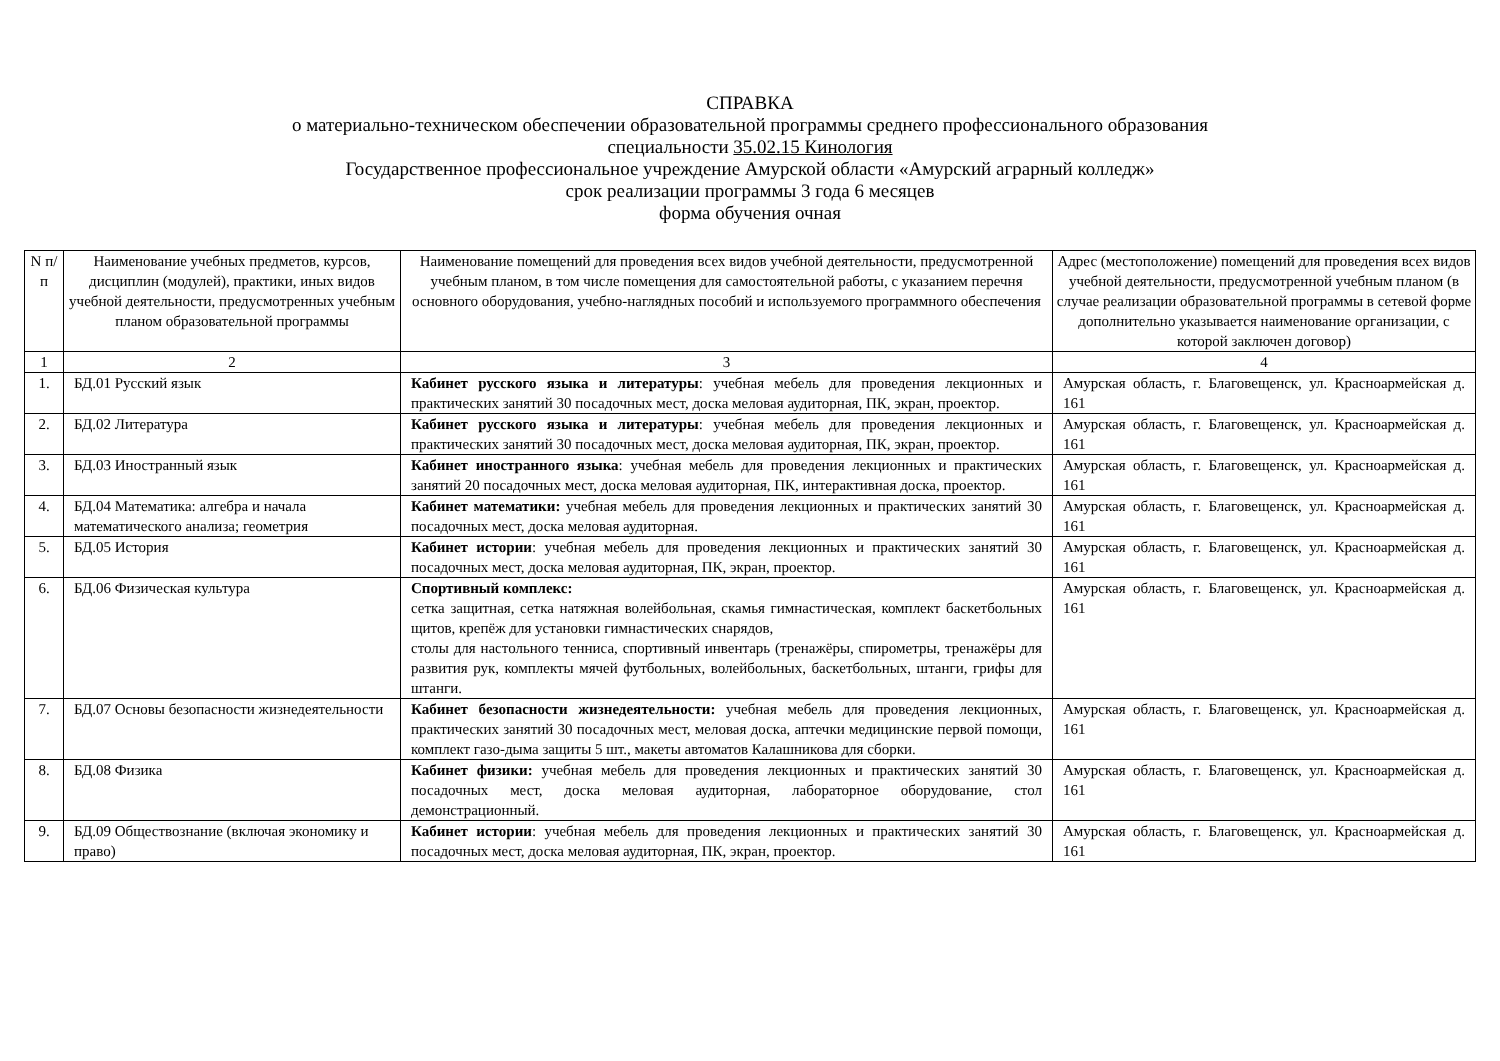СПРАВКА
о материально-техническом обеспечении образовательной программы среднего профессионального образования
специальности 35.02.15 Кинология
Государственное профессиональное учреждение Амурской области «Амурский аграрный колледж»
срок реализации программы 3 года 6 месяцев
форма обучения очная
| N п/п | Наименование учебных предметов, курсов, дисциплин (модулей), практики, иных видов учебной деятельности, предусмотренных учебным планом образовательной программы | Наименование помещений для проведения всех видов учебной деятельности, предусмотренной учебным планом, в том числе помещения для самостоятельной работы, с указанием перечня основного оборудования, учебно-наглядных пособий и используемого программного обеспечения | Адрес (местоположение) помещений для проведения всех видов учебной деятельности, предусмотренной учебным планом (в случае реализации образовательной программы в сетевой форме дополнительно указывается наименование организации, с которой заключен договор) |
| 1 | 2 | 3 | 4 |
| 1. | БД.01 Русский язык | Кабинет русского языка и литературы : учебная мебель для проведения лекционных и практических занятий 30 посадочных мест, доска меловая аудиторная, ПК, экран, проектор. | Амурская область, г. Благовещенск, ул. Красноармейская д. 161 |
| 2. | БД.02 Литература | Кабинет русского языка и литературы : учебная мебель для проведения лекционных и практических занятий 30 посадочных мест, доска меловая аудиторная, ПК, экран, проектор. | Амурская область, г. Благовещенск, ул. Красноармейская д. 161 |
| 3. | БД.03 Иностранный язык | Кабинет иностранного языка : учебная мебель для проведения лекционных и практических занятий 20 посадочных мест, доска меловая аудиторная, ПК, интерактивная доска, проектор. | Амурская область, г. Благовещенск, ул. Красноармейская д. 161 |
| 4. | БД.04 Математика: алгебра и начала математического анализа; геометрия | Кабинет математики: учебная мебель для проведения лекционных и практических занятий 30 посадочных мест, доска меловая аудиторная. | Амурская область, г. Благовещенск, ул. Красноармейская д. 161 |
| 5. | БД.05 История | Кабинет истории : учебная мебель для проведения лекционных и практических занятий 30 посадочных мест, доска меловая аудиторная, ПК, экран, проектор. | Амурская область, г. Благовещенск, ул. Красноармейская д. 161 |
| 6. | БД.06 Физическая культура | Спортивный комплекс: сетка защитная, сетка натяжная волейбольная, скамья гимнастическая, комплект баскетбольных щитов, крепёж для установки гимнастических снарядов, столы для настольного тенниса, спортивный инвентарь (тренажёры, спирометры, тренажёры для развития рук, комплекты мячей футбольных, волейбольных, баскетбольных, штанги, грифы для штанги. | Амурская область, г. Благовещенск, ул. Красноармейская д. 161 |
| 7. | БД.07 Основы безопасности жизнедеятельности | Кабинет безопасности жизнедеятельности: учебная мебель для проведения лекционных, практических занятий 30 посадочных мест, меловая доска, аптечки медицинские первой помощи, комплект газо-дыма защиты 5 шт., макеты автоматов Калашникова для сборки. | Амурская область, г. Благовещенск, ул. Красноармейская д. 161 |
| 8. | БД.08 Физика | Кабинет физики: учебная мебель для проведения лекционных и практических занятий 30 посадочных мест, доска меловая аудиторная, лабораторное оборудование, стол демонстрационный. | Амурская область, г. Благовещенск, ул. Красноармейская д. 161 |
| 9. | БД.09 Обществознание (включая экономику и право) | Кабинет истории : учебная мебель для проведения лекционных и практических занятий 30 посадочных мест, доска меловая аудиторная, ПК, экран, проектор. | Амурская область, г. Благовещенск, ул. Красноармейская д. 161 |